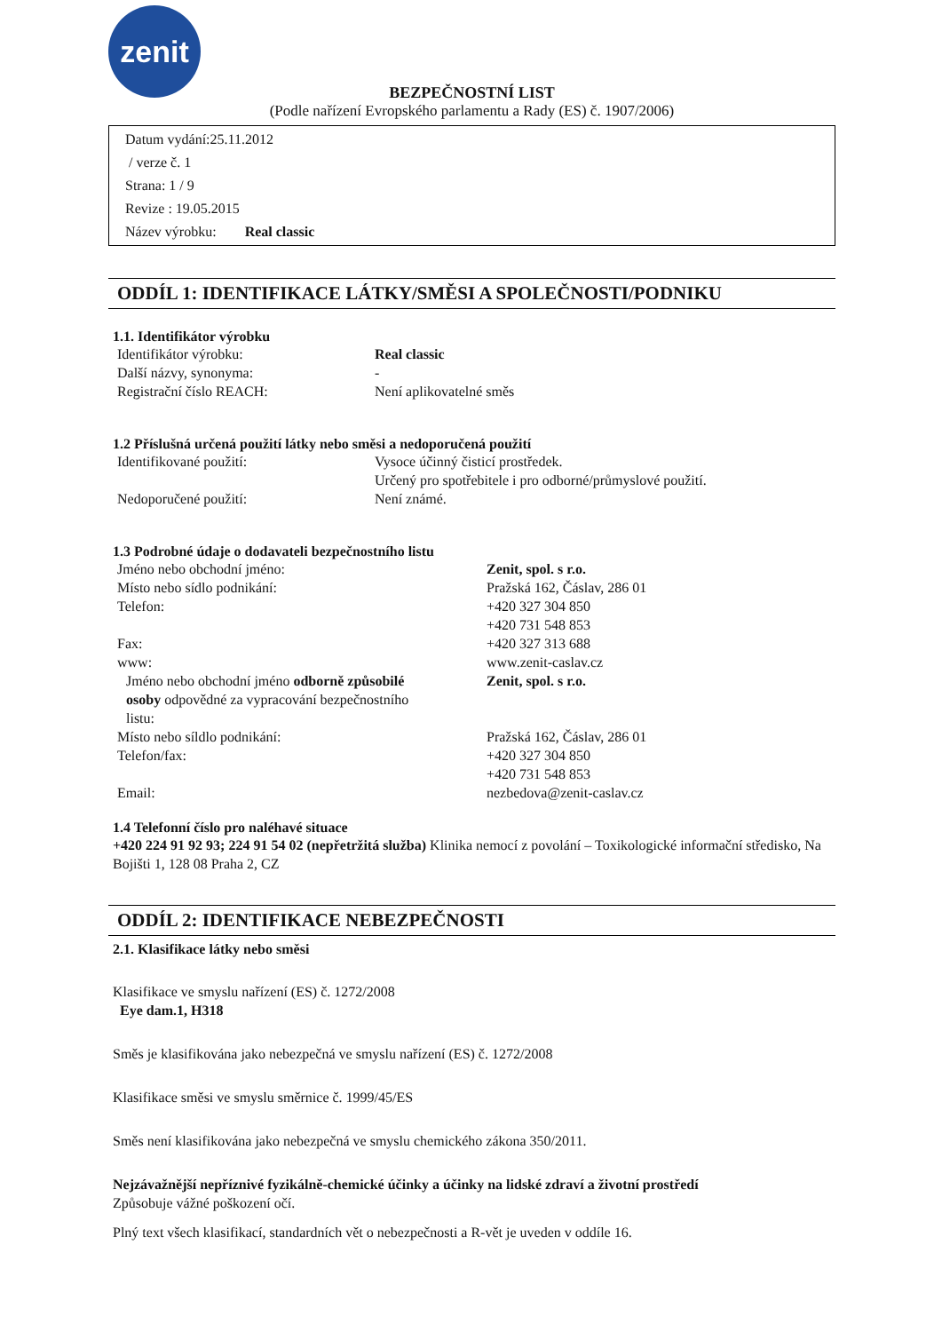zenit
BEZPEČNOSTNÍ LIST
(Podle nařízení Evropského parlamentu a Rady (ES) č. 1907/2006)
Datum vydání:25.11.2012
/ verze č. 1
Strana: 1 / 9
Revize : 19.05.2015
Název výrobku: Real classic
ODDÍL 1: IDENTIFIKACE LÁTKY/SMĚSI A SPOLEČNOSTI/PODNIKU
1.1. Identifikátor výrobku
| Identifikátor výrobku: | Real classic |
| Další názvy, synonyma: | - |
| Registrační číslo REACH: | Není aplikovatelné směs |
1.2 Příslušná určená použití látky nebo směsi a nedoporučená použití
| Identifikované použití: | Vysoce účinný čisticí prostředek. Určený pro spotřebitele i pro odborné/průmyslové použití. |
| Nedoporučené použití: | Není známé. |
1.3 Podrobné údaje o dodavateli bezpečnostního listu
| Jméno nebo obchodní jméno: | Zenit, spol. s r.o. |
| Místo nebo sídlo podnikání: | Pražská 162, Čáslav, 286 01 |
| Telefon: | +420 327 304 850 +420 731 548 853 |
| Fax: | +420 327 313 688 |
| www: | www.zenit-caslav.cz |
| Jméno nebo obchodní jméno odborně způsobilé osoby odpovědné za vypracování bezpečnostního listu: | Zenit, spol. s r.o. |
| Místo nebo síldlo podnikání: | Pražská 162, Čáslav, 286 01 |
| Telefon/fax: | +420 327 304 850 +420 731 548 853 |
| Email: | nezbedova@zenit-caslav.cz |
1.4 Telefonní číslo pro naléhavé situace
+420 224 91 92 93; 224 91 54 02 (nepřetržitá služba) Klinika nemocí z povolání – Toxikologické informační středisko, Na Bojišti 1, 128 08 Praha 2, CZ
ODDÍL 2: IDENTIFIKACE NEBEZPEČNOSTI
2.1. Klasifikace látky nebo směsi
Klasifikace ve smyslu nařízení (ES) č. 1272/2008
Eye dam.1, H318
Směs je klasifikována jako nebezpečná ve smyslu nařízení (ES) č. 1272/2008
Klasifikace směsi ve smyslu směrnice č. 1999/45/ES
Směs není klasifikována jako nebezpečná ve smyslu chemického zákona 350/2011.
Nejzávažnější nepříznivé fyzikálně-chemické účinky a účinky na lidské zdraví a životní prostředí
Způsobuje vážné poškození očí.
Plný text všech klasifikací, standardních vět o nebezpečnosti a R-vět je uveden v oddíle 16.